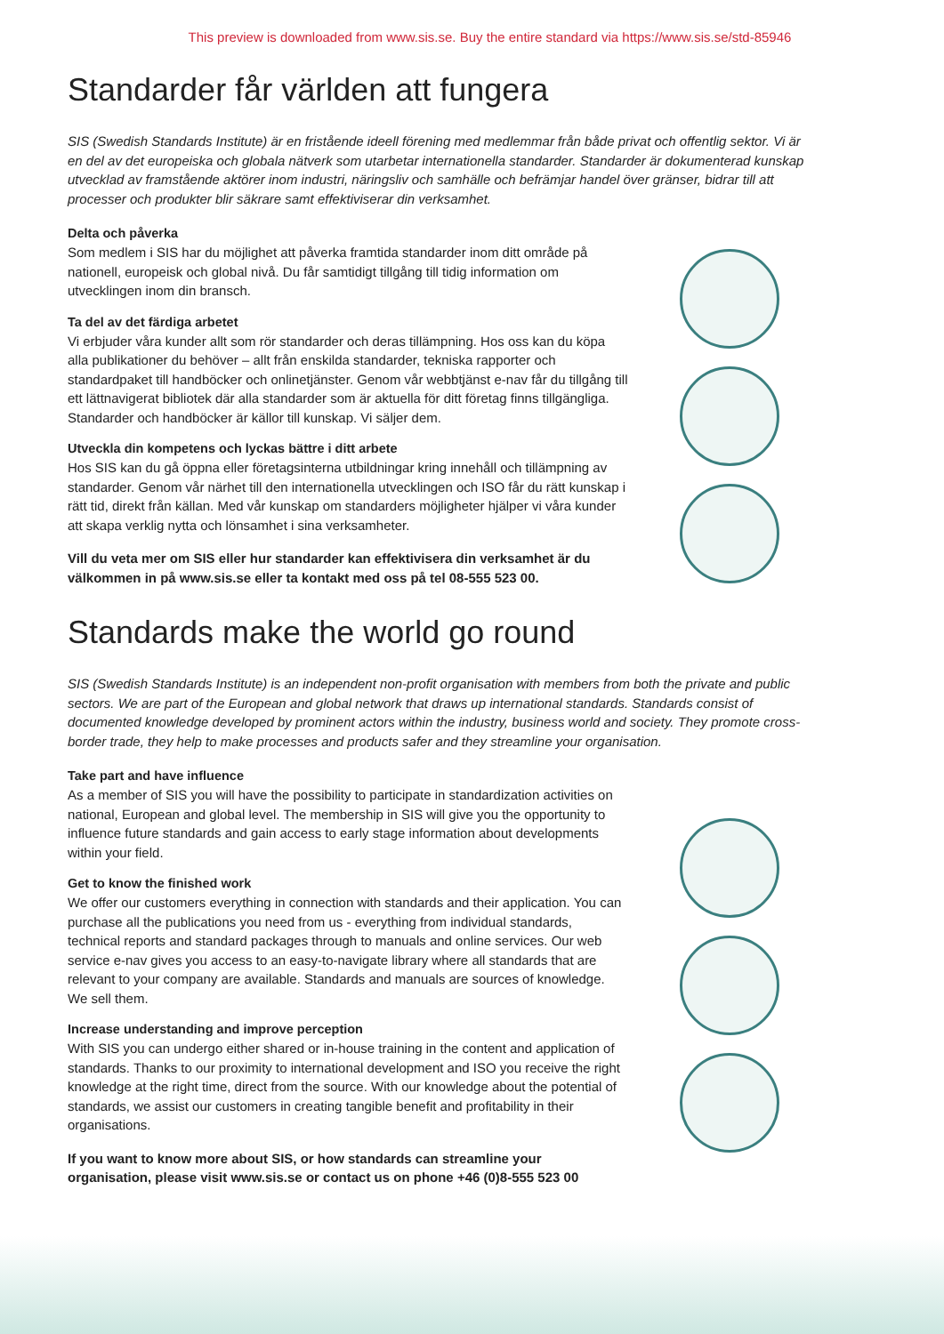This preview is downloaded from www.sis.se. Buy the entire standard via https://www.sis.se/std-85946
Standarder får världen att fungera
SIS (Swedish Standards Institute) är en fristående ideell förening med medlemmar från både privat och offentlig sektor. Vi är en del av det europeiska och globala nätverk som utarbetar internationella standarder. Standarder är dokumenterad kunskap utvecklad av framstående aktörer inom industri, näringsliv och samhälle och befrämjar handel över gränser, bidrar till att processer och produkter blir säkrare samt effektiviserar din verksamhet.
Delta och påverka
Som medlem i SIS har du möjlighet att påverka framtida standarder inom ditt område på nationell, europeisk och global nivå. Du får samtidigt tillgång till tidig information om utvecklingen inom din bransch.
Ta del av det färdiga arbetet
Vi erbjuder våra kunder allt som rör standarder och deras tillämpning. Hos oss kan du köpa alla publikationer du behöver – allt från enskilda standarder, tekniska rapporter och standardpaket till handböcker och onlinetjänster. Genom vår webbtjänst e-nav får du tillgång till ett lättnavigerat bibliotek där alla standarder som är aktuella för ditt företag finns tillgängliga. Standarder och handböcker är källor till kunskap. Vi säljer dem.
Utveckla din kompetens och lyckas bättre i ditt arbete
Hos SIS kan du gå öppna eller företagsinterna utbildningar kring innehåll och tillämpning av standarder. Genom vår närhet till den internationella utvecklingen och ISO får du rätt kunskap i rätt tid, direkt från källan. Med vår kunskap om standarders möjligheter hjälper vi våra kunder att skapa verklig nytta och lönsamhet i sina verksamheter.
Vill du veta mer om SIS eller hur standarder kan effektivisera din verksamhet är du välkommen in på www.sis.se eller ta kontakt med oss på tel 08-555 523 00.
Standards make the world go round
SIS (Swedish Standards Institute) is an independent non-profit organisation with members from both the private and public sectors. We are part of the European and global network that draws up international standards. Standards consist of documented knowledge developed by prominent actors within the industry, business world and society. They promote cross-border trade, they help to make processes and products safer and they streamline your organisation.
Take part and have influence
As a member of SIS you will have the possibility to participate in standardization activities on national, European and global level. The membership in SIS will give you the opportunity to influence future standards and gain access to early stage information about developments within your field.
Get to know the finished work
We offer our customers everything in connection with standards and their application. You can purchase all the publications you need from us - everything from individual standards, technical reports and standard packages through to manuals and online services. Our web service e-nav gives you access to an easy-to-navigate library where all standards that are relevant to your company are available. Standards and manuals are sources of knowledge. We sell them.
Increase understanding and improve perception
With SIS you can undergo either shared or in-house training in the content and application of standards. Thanks to our proximity to international development and ISO you receive the right knowledge at the right time, direct from the source. With our knowledge about the potential of standards, we assist our customers in creating tangible benefit and profitability in their organisations.
If you want to know more about SIS, or how standards can streamline your organisation, please visit www.sis.se or contact us on phone +46 (0)8-555 523 00